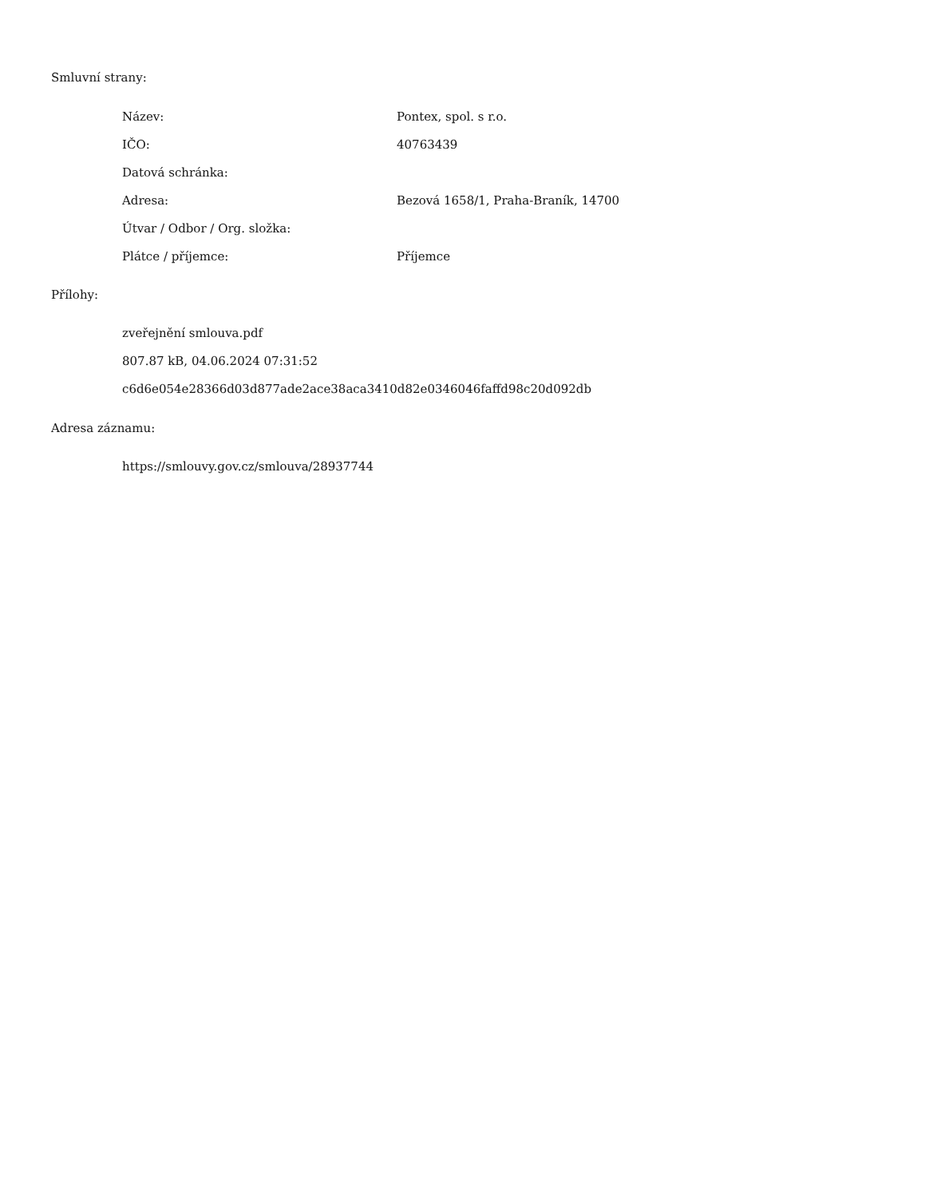Smluvní strany:
| Název: | Pontex, spol. s r.o. |
| IČO: | 40763439 |
| Datová schránka: | |
| Adresa: | Bezová 1658/1, Praha-Braník, 14700 |
| Útvar / Odbor / Org. složka: | |
| Plátce / příjemce: | Příjemce |
Přílohy:
zveřejnění smlouva.pdf
807.87 kB, 04.06.2024 07:31:52
c6d6e054e28366d03d877ade2ace38aca3410d82e0346046faffd98c20d092db
Adresa záznamu:
https://smlouvy.gov.cz/smlouva/28937744